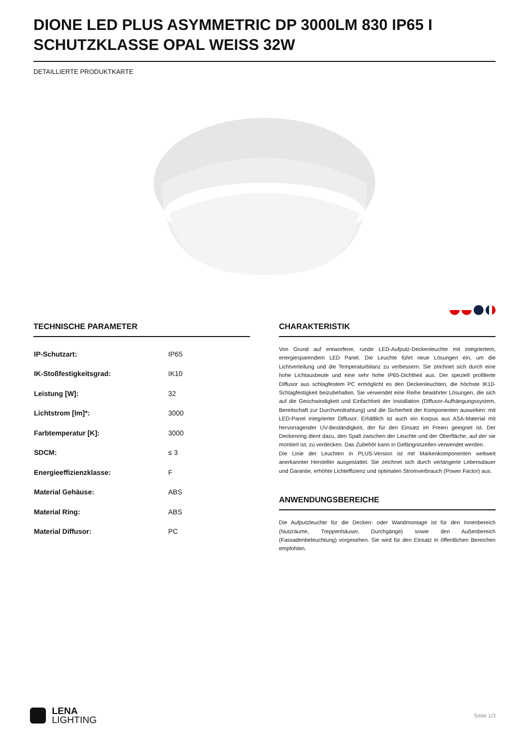DIONE LED PLUS ASYMMETRIC DP 3000LM 830 IP65 I SCHUTZKLASSE OPAL WEISS 32W
DETAILLIERTE PRODUKTKARTE
TECHNISCHE PARAMETER
| IP-Schutzart: | IP65 |
| IK-Stoßfestigkeitsgrad: | IK10 |
| Leistung [W]: | 32 |
| Lichtstrom [lm]*: | 3000 |
| Farbtemperatur [K]: | 3000 |
| SDCM: | ≤ 3 |
| Energieeffizienzklasse: | F |
| Material Gehäuse: | ABS |
| Material Ring: | ABS |
| Material Diffusor: | PC |
CHARAKTERISTIK
Von Grund auf entworfene, runde LED-Aufputz-Deckenleuchte mit integriertem, energiesparendem LED Panel. Die Leuchte führt neue Lösungen ein, um die Lichtverteilung und die Temperaturbilanz zu verbessern. Sie zeichnet sich durch eine hohe Lichtausbeute und eine sehr hohe IP65-Dichtheit aus. Der speziell profilierte Diffusor aus schlagfestem PC ermöglicht es den Deckenleuchten, die höchste IK10-Schlagfestigkeit beizubehalten. Sie verwendet eine Reihe bewährter Lösungen, die sich auf die Geschwindigkeit und Einfachheit der Installation (Diffusor-Aufhängungssystem, Bereitschaft zur Durchverdrahtung) und die Sicherheit der Komponenten auswirken: mit LED-Panel integrierter Diffusor. Erhältlich ist auch ein Korpus aus ASA-Material mit hervorragender UV-Beständigkeit, der für den Einsatz im Freien geeignet ist. Der Deckenring dient dazu, den Spalt zwischen der Leuchte und der Oberfläche, auf der sie montiert ist, zu verdecken. Das Zubehör kann in Gefängniszellen verwendet werden.
Die Linie der Leuchten in PLUS-Version ist mit Markenkomponenten weltweit anerkannter Hersteller ausgestattet. Sie zeichnet sich durch verlängerte Lebensdauer und Garantie, erhöhte Lichteffizienz und optimalen Stromverbrauch (Power Factor) aus.
ANWENDUNGSBEREICHE
Die Aufputzleuchte für die Decken- oder Wandmontage ist für den Innenbereich (Nutzräume, Treppenhäuser, Durchgänge) sowie den Außenbereich (Fassadenbeleuchtung) vorgesehen. Sie wird für den Einsatz in öffentlichen Bereichen empfohlen.
LENA
LIGHTING
Seite 1/3